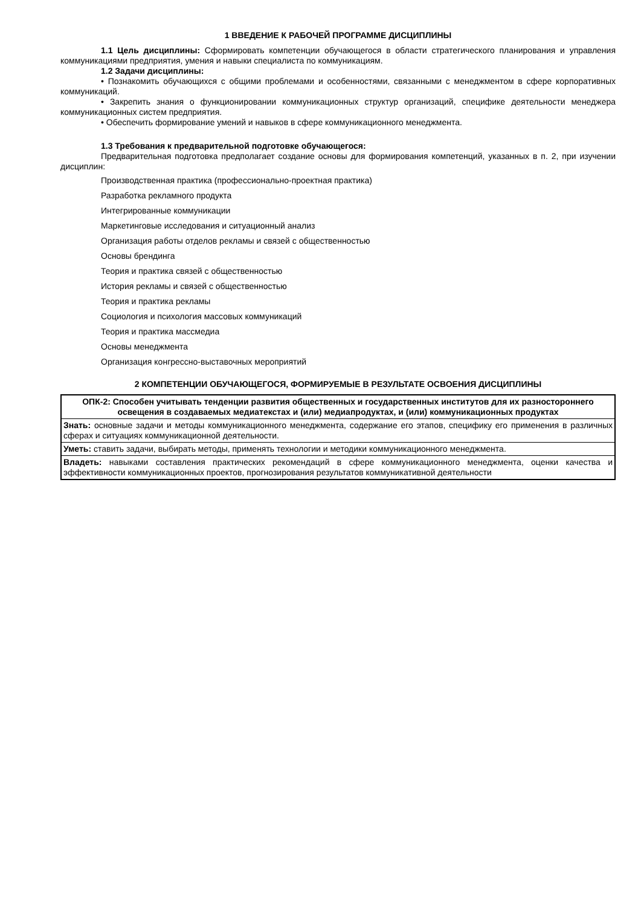1 ВВЕДЕНИЕ К РАБОЧЕЙ ПРОГРАММЕ ДИСЦИПЛИНЫ
1.1 Цель дисциплины: Сформировать компетенции обучающегося в области стратегического планирования и управления коммуникациями предприятия, умения и навыки специалиста по коммуникациям.
1.2 Задачи дисциплины:
• Познакомить обучающихся с общими проблемами и особенностями, связанными с менеджментом в сфере корпоративных коммуникаций.
• Закрепить знания о функционировании коммуникационных структур организаций, специфике деятельности менеджера коммуникационных систем предприятия.
• Обеспечить формирование умений и навыков в сфере коммуникационного менеджмента.
1.3 Требования к предварительной подготовке обучающегося:
Предварительная подготовка предполагает создание основы для формирования компетенций, указанных в п. 2, при изучении дисциплин:
Производственная практика (профессионально-проектная практика)
Разработка рекламного продукта
Интегрированные коммуникации
Маркетинговые исследования и ситуационный анализ
Организация работы отделов рекламы и связей с общественностью
Основы брендинга
Теория и практика связей с общественностью
История рекламы и связей с общественностью
Теория и практика рекламы
Социология и психология массовых коммуникаций
Теория и практика массмедиа
Основы менеджмента
Организация конгрессно-выставочных мероприятий
2 КОМПЕТЕНЦИИ ОБУЧАЮЩЕГОСЯ, ФОРМИРУЕМЫЕ В РЕЗУЛЬТАТЕ ОСВОЕНИЯ ДИСЦИПЛИНЫ
| ОПК-2: Способен учитывать тенденции развития общественных и государственных институтов для их разностороннего освещения в создаваемых медиатекстах и (или) медиапродуктах, и (или) коммуникационных продуктах |
| Знать: основные задачи и методы коммуникационного менеджмента, содержание его этапов, специфику его применения в различных сферах и ситуациях коммуникационной деятельности. |
| Уметь: ставить задачи, выбирать методы, применять технологии и методики коммуникационного менеджмента. |
| Владеть: навыками составления практических рекомендаций в сфере коммуникационного менеджмента, оценки качества и эффективности коммуникационных проектов, прогнозирования результатов коммуникативной деятельности |